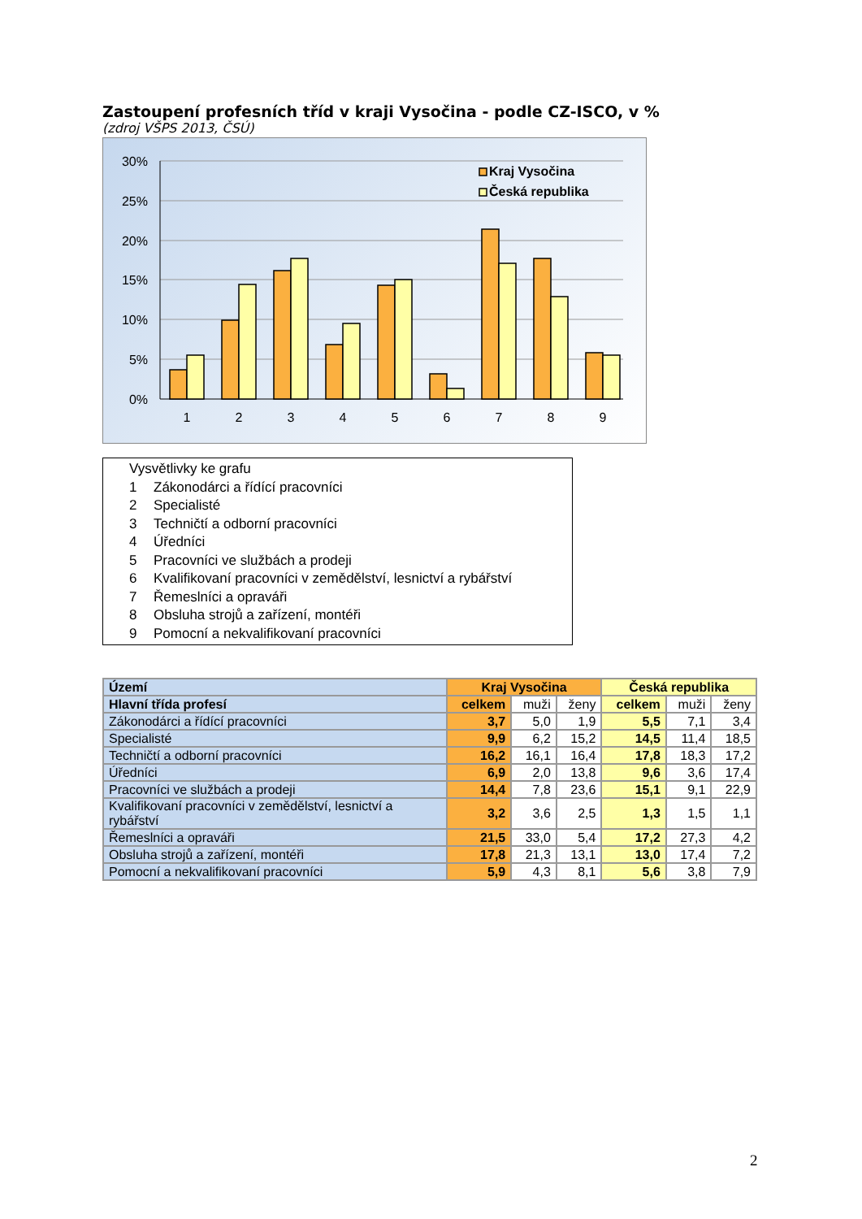Zastoupení profesních tříd v kraji Vysočina - podle CZ-ISCO, v %
(zdroj VŠPS 2013, ČSÚ)
30%
25%
20%
15%
10%
5%
0%
Kraj Vysočina
Česká republika
1
2
3
4
5
6
7
8
9
Vysvětlivky ke grafu
1 Zákonodárci a řídící pracovníci
2 Specialisté
3 Techničtí a odborní pracovníci
4 Úředníci
5 Pracovníci ve službách a prodeji
6 Kvalifikovaní pracovníci v zemědělství, lesnictví a rybářství
7 Řemeslníci a opraváři
8 Obsluha strojů a zařízení, montéři
9 Pomocní a nekvalifikovaní pracovníci
| Území | Kraj Vysočina | | | Česká republika | | |
| --- | --- | --- | --- | --- | --- | --- |
| Hlavní třída profesí | celkem | muži | ženy | celkem | muži | ženy |
| Zákonodárci a řídící pracovníci | 3,7 | 5,0 | 1,9 | 5,5 | 7,1 | 3,4 |
| Specialisté | 9,9 | 6,2 | 15,2 | 14,5 | 11,4 | 18,5 |
| Techničtí a odborní pracovníci | 16,2 | 16,1 | 16,4 | 17,8 | 18,3 | 17,2 |
| Úředníci | 6,9 | 2,0 | 13,8 | 9,6 | 3,6 | 17,4 |
| Pracovníci ve službách a prodeji | 14,4 | 7,8 | 23,6 | 15,1 | 9,1 | 22,9 |
| Kvalifikovaní pracovníci v zemědělství, lesnictví a rybářství | 3,2 | 3,6 | 2,5 | 1,3 | 1,5 | 1,1 |
| Řemeslníci a opraváři | 21,5 | 33,0 | 5,4 | 17,2 | 27,3 | 4,2 |
| Obsluha strojů a zařízení, montéři | 17,8 | 21,3 | 13,1 | 13,0 | 17,4 | 7,2 |
| Pomocní a nekvalifikovaní pracovníci | 5,9 | 4,3 | 8,1 | 5,6 | 3,8 | 7,9 |
2